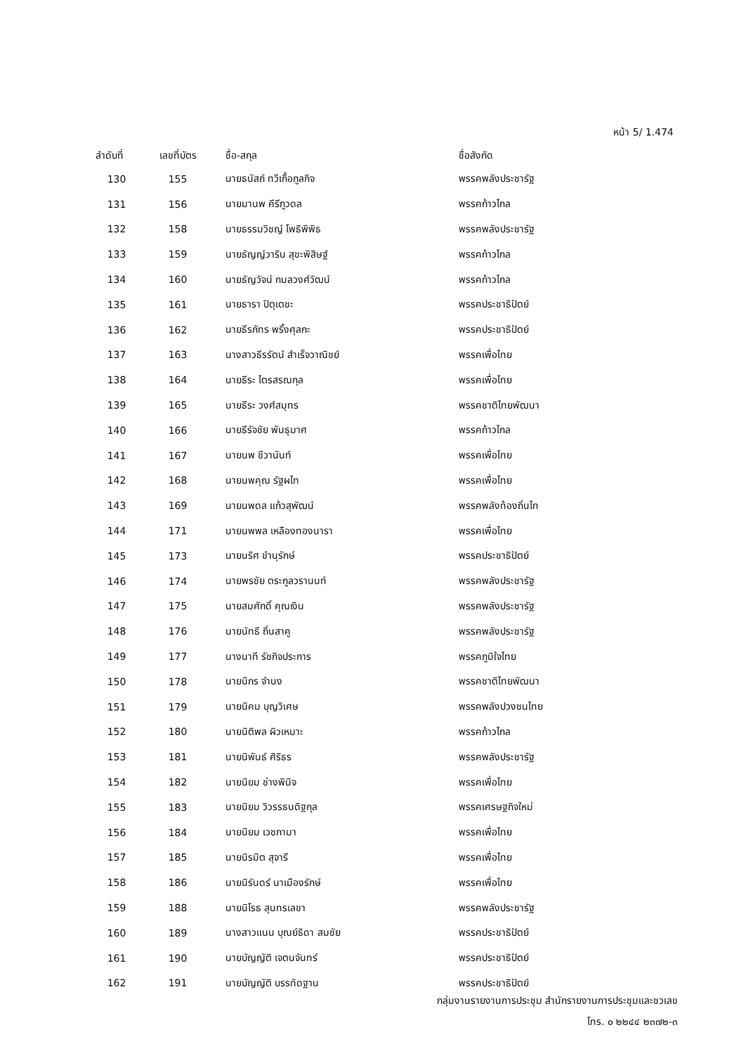หน้า 5/ 1.474
| ลำดับที่ | เลขที่บัตร | ชื่อ-สกุล | ชื่อสังกัด |
| --- | --- | --- | --- |
| 130 | 155 | นายธนัสถ์ ทวีเกื้อกูลกิจ | พรรคพลังประชารัฐ |
| 131 | 156 | นายมานพ คีรีภูวดล | พรรคก้าวไกล |
| 132 | 158 | นายธรรมวิชญ์ โพธิพิพิธ | พรรคพลังประชารัฐ |
| 133 | 159 | นายธัญญ์วาริน สุขะพิสิษฐ์ | พรรคก้าวไกล |
| 134 | 160 | นายธัญวัจน์ กมลวงศ์วัฒน์ | พรรคก้าวไกล |
| 135 | 161 | นายธารา ปิตุเตชะ | พรรคประชาธิปัตย์ |
| 136 | 162 | นายธีรภัทร พริ้งศุลกะ | พรรคประชาธิปัตย์ |
| 137 | 163 | นางสาวธีรรัตน์ สำเร็จวาณิชย์ | พรรคเพื่อไทย |
| 138 | 164 | นายธีระ ไตรสรณกุล | พรรคเพื่อไทย |
| 139 | 165 | นายธีระ วงศ์สมุทร | พรรคชาติไทยพัฒนา |
| 140 | 166 | นายธีรัจชัย พันธุมาศ | พรรคก้าวไกล |
| 141 | 167 | นายนพ ชีวานันท์ | พรรคเพื่อไทย |
| 142 | 168 | นายนพคุณ รัฐผไท | พรรคเพื่อไทย |
| 143 | 169 | นายนพดล แก้วสุพัฒน์ | พรรคพลังท้องถิ่นไท |
| 144 | 171 | นายนพพล เหลืองทองนารา | พรรคเพื่อไทย |
| 145 | 173 | นายนริศ ขำนุรักษ์ | พรรคประชาธิปัตย์ |
| 146 | 174 | นายพรชัย ตระกูลวรานนท์ | พรรคพลังประชารัฐ |
| 147 | 175 | นายสมศักดิ์ คุณเงิน | พรรคพลังประชารัฐ |
| 148 | 176 | นายนัทธี ถิ่นสาคู | พรรคพลังประชารัฐ |
| 149 | 177 | นางนาที รัชกิจประการ | พรรคภูมิใจไทย |
| 150 | 178 | นายนิกร จำนง | พรรคชาติไทยพัฒนา |
| 151 | 179 | นายนิคม บุญวิเศษ | พรรคพลังปวงชนไทย |
| 152 | 180 | นายนิติพล ผิวเหมาะ | พรรคก้าวไกล |
| 153 | 181 | นายนิพันธ์ ศิริธร | พรรคพลังประชารัฐ |
| 154 | 182 | นายนิยม ช่างพินิจ | พรรคเพื่อไทย |
| 155 | 183 | นายนิยม วิวรรธนดิฐกุล | พรรคเศรษฐกิจใหม่ |
| 156 | 184 | นายนิยม เวชกามา | พรรคเพื่อไทย |
| 157 | 185 | นายนิรมิต สุจารี | พรรคเพื่อไทย |
| 158 | 186 | นายนิรันดร์ นาเมืองรักษ์ | พรรคเพื่อไทย |
| 159 | 188 | นายนิโรธ สุนทรเลขา | พรรคพลังประชารัฐ |
| 160 | 189 | นางสาวแนน บุณย์ธิดา สมชัย | พรรคประชาธิปัตย์ |
| 161 | 190 | นายบัญญัติ เจตนจันทร์ | พรรคประชาธิปัตย์ |
| 162 | 191 | นายบัญญัติ บรรทัดฐาน | พรรคประชาธิปัตย์ |
กลุ่มงานรายงานการประชุม สำนักรายงานการประชุมและชวเลข
โทร. ๐ ๒๒๔๔ ๒๓๗๒-๓